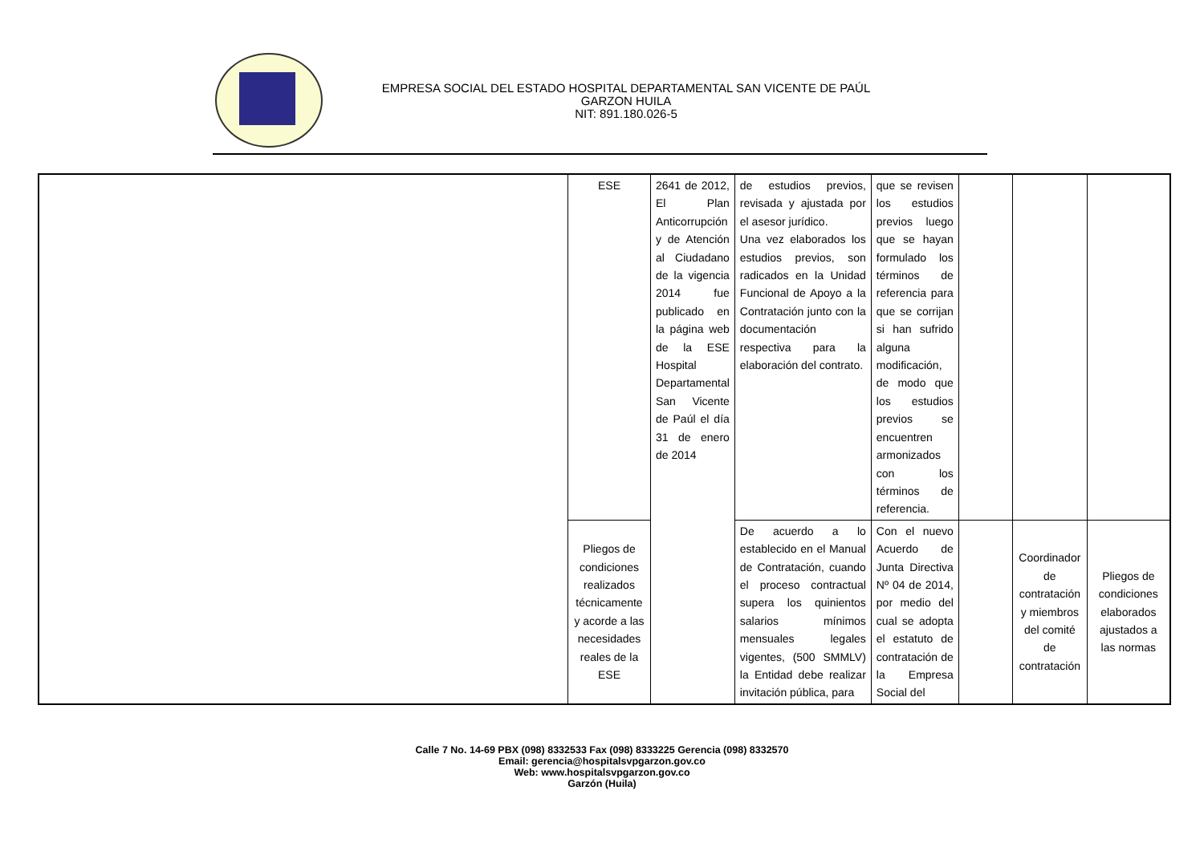EMPRESA SOCIAL DEL ESTADO HOSPITAL DEPARTAMENTAL SAN VICENTE DE PAÚL
GARZON HUILA
NIT: 891.180.026-5
| | ESE | 2641 de 2012, El Plan Anticorrupción y de Atención al Ciudadano de la vigencia 2014 fue publicado en la página web de la ESE Hospital Departamental San Vicente de Paúl el día 31 de enero de 2014 | de estudios previos, revisada y ajustada por el asesor jurídico. Una vez elaborados los estudios previos, son radicados en la Unidad Funcional de Apoyo a la Contratación junto con la documentación respectiva para la elaboración del contrato. | que se revisen los estudios previos luego que se hayan formulado los términos de referencia para que se corrijan si han sufrido alguna modificación, de modo que los estudios previos se encuentren armonizados con los términos de referencia. | | | |
| | Pliegos de condiciones realizados técnicamente y acorde a las necesidades reales de la ESE | | De acuerdo a lo establecido en el Manual de Contratación, cuando el proceso contractual supera los quinientos salarios mínimos mensuales legales vigentes, (500 SMMLV) la Entidad debe realizar invitación pública, para | Con el nuevo Acuerdo de Junta Directiva Nº 04 de 2014, por medio del cual se adopta el estatuto de contratación de la Empresa Social del | | Coordinador de contratación y miembros del comité de contratación | Pliegos de condiciones elaborados ajustados a las normas |
Calle 7 No. 14-69 PBX (098) 8332533 Fax (098) 8333225 Gerencia (098) 8332570
Email: gerencia@hospitalsvpgarzon.gov.co
Web: www.hospitalsvpgarzon.gov.co
Garzón (Huila)